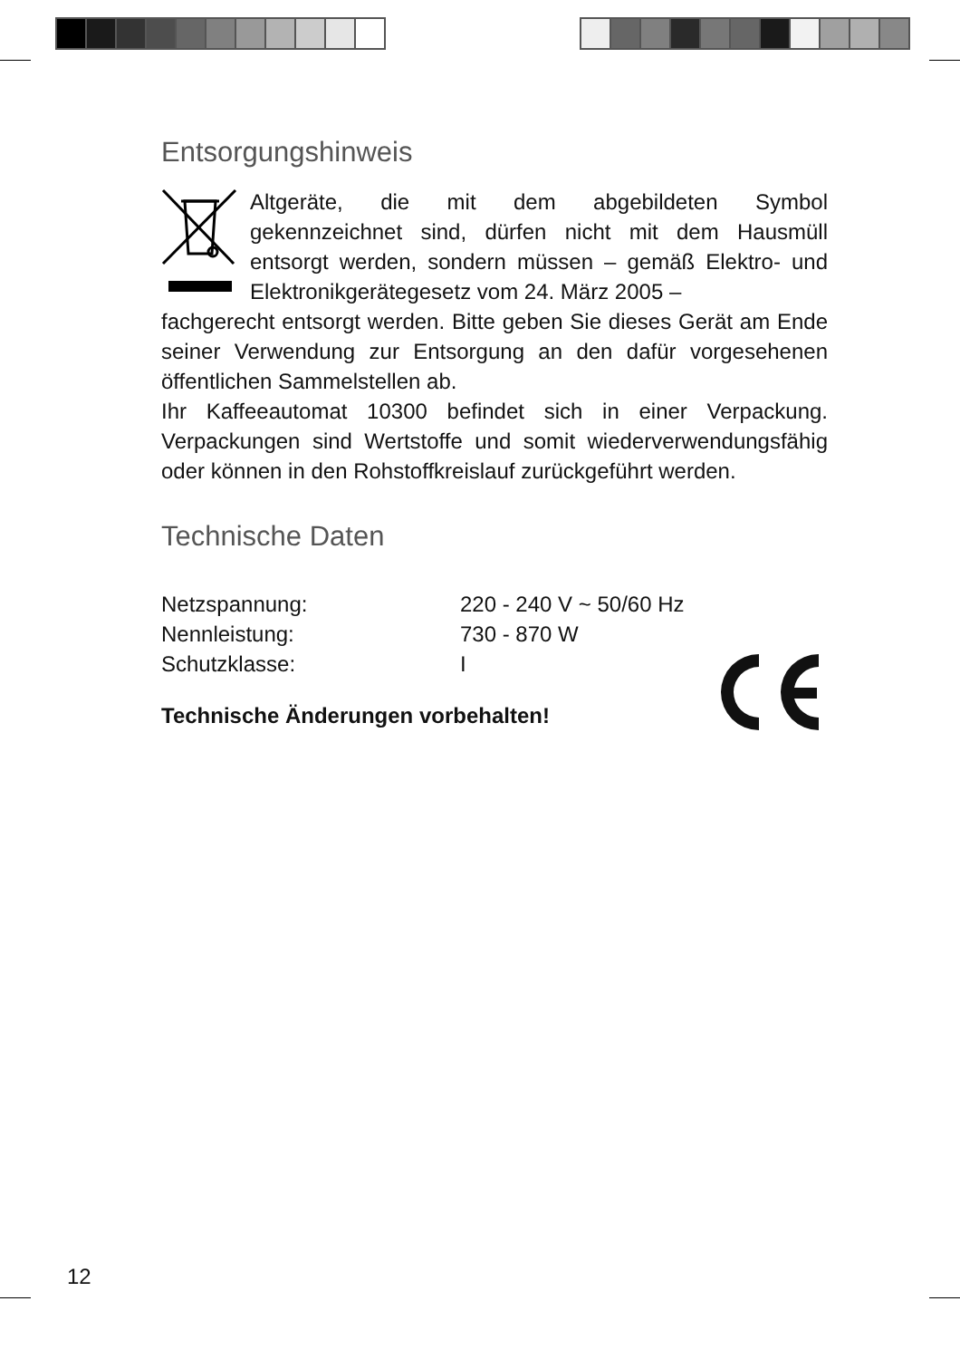Entsorgungshinweis
Altgeräte, die mit dem abgebildeten Symbol gekennzeichnet sind, dürfen nicht mit dem Hausmüll entsorgt werden, sondern müssen – gemäß Elektro- und Elektronikgerätegesetz vom 24. März 2005 –
fachgerecht entsorgt werden. Bitte geben Sie dieses Gerät am Ende seiner Verwendung zur Entsorgung an den dafür vorgesehenen öffentlichen Sammelstellen ab.
Ihr Kaffeeautomat 10300 befindet sich in einer Verpackung. Verpackungen sind Wertstoffe und somit wiederverwendungsfähig oder können in den Rohstoffkreislauf zurückgeführt werden.
Technische Daten
| Netzspannung: | 220 - 240 V ~ 50/60 Hz |
| Nennleistung: | 730 - 870 W |
| Schutzklasse: | I |
Technische Änderungen vorbehalten!
12